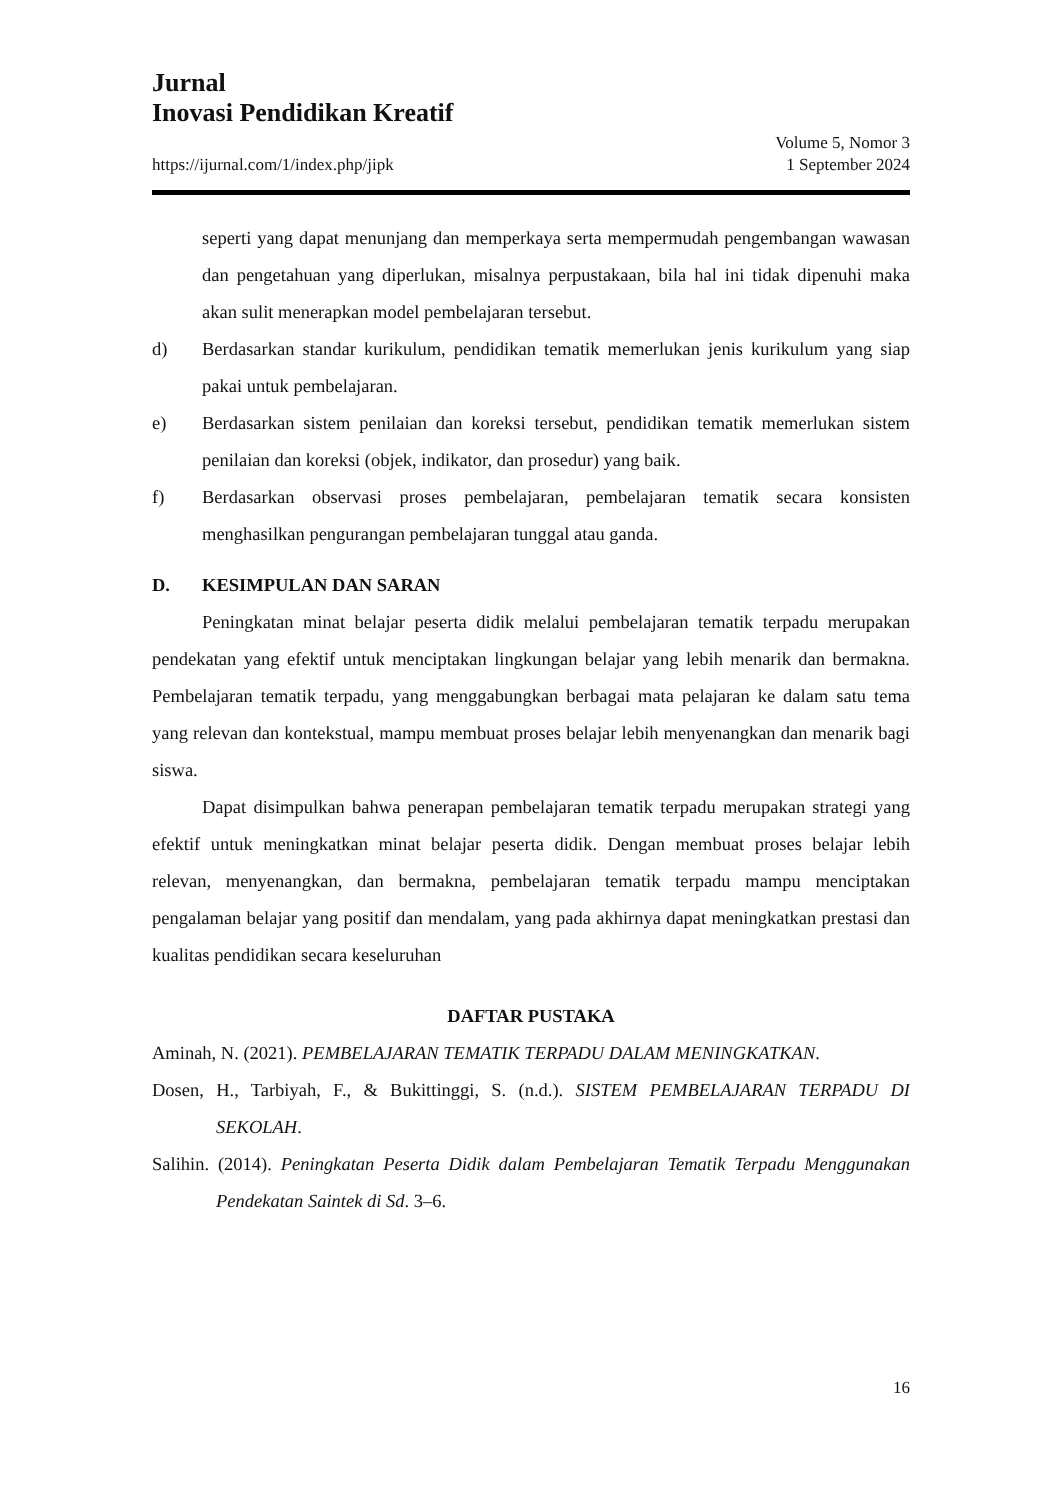Jurnal
Inovasi Pendidikan Kreatif
https://ijurnal.com/1/index.php/jipk Volume 5, Nomor 3
1 September 2024
seperti yang dapat menunjang dan memperkaya serta mempermudah pengembangan wawasan dan pengetahuan yang diperlukan, misalnya perpustakaan, bila hal ini tidak dipenuhi maka akan sulit menerapkan model pembelajaran tersebut.
d) Berdasarkan standar kurikulum, pendidikan tematik memerlukan jenis kurikulum yang siap pakai untuk pembelajaran.
e) Berdasarkan sistem penilaian dan koreksi tersebut, pendidikan tematik memerlukan sistem penilaian dan koreksi (objek, indikator, dan prosedur) yang baik.
f) Berdasarkan observasi proses pembelajaran, pembelajaran tematik secara konsisten menghasilkan pengurangan pembelajaran tunggal atau ganda.
D. KESIMPULAN DAN SARAN
Peningkatan minat belajar peserta didik melalui pembelajaran tematik terpadu merupakan pendekatan yang efektif untuk menciptakan lingkungan belajar yang lebih menarik dan bermakna. Pembelajaran tematik terpadu, yang menggabungkan berbagai mata pelajaran ke dalam satu tema yang relevan dan kontekstual, mampu membuat proses belajar lebih menyenangkan dan menarik bagi siswa.
Dapat disimpulkan bahwa penerapan pembelajaran tematik terpadu merupakan strategi yang efektif untuk meningkatkan minat belajar peserta didik. Dengan membuat proses belajar lebih relevan, menyenangkan, dan bermakna, pembelajaran tematik terpadu mampu menciptakan pengalaman belajar yang positif dan mendalam, yang pada akhirnya dapat meningkatkan prestasi dan kualitas pendidikan secara keseluruhan
DAFTAR PUSTAKA
Aminah, N. (2021). PEMBELAJARAN TEMATIK TERPADU DALAM MENINGKATKAN.
Dosen, H., Tarbiyah, F., & Bukittinggi, S. (n.d.). SISTEM PEMBELAJARAN TERPADU DI SEKOLAH.
Salihin. (2014). Peningkatan Peserta Didik dalam Pembelajaran Tematik Terpadu Menggunakan Pendekatan Saintek di Sd. 3–6.
16